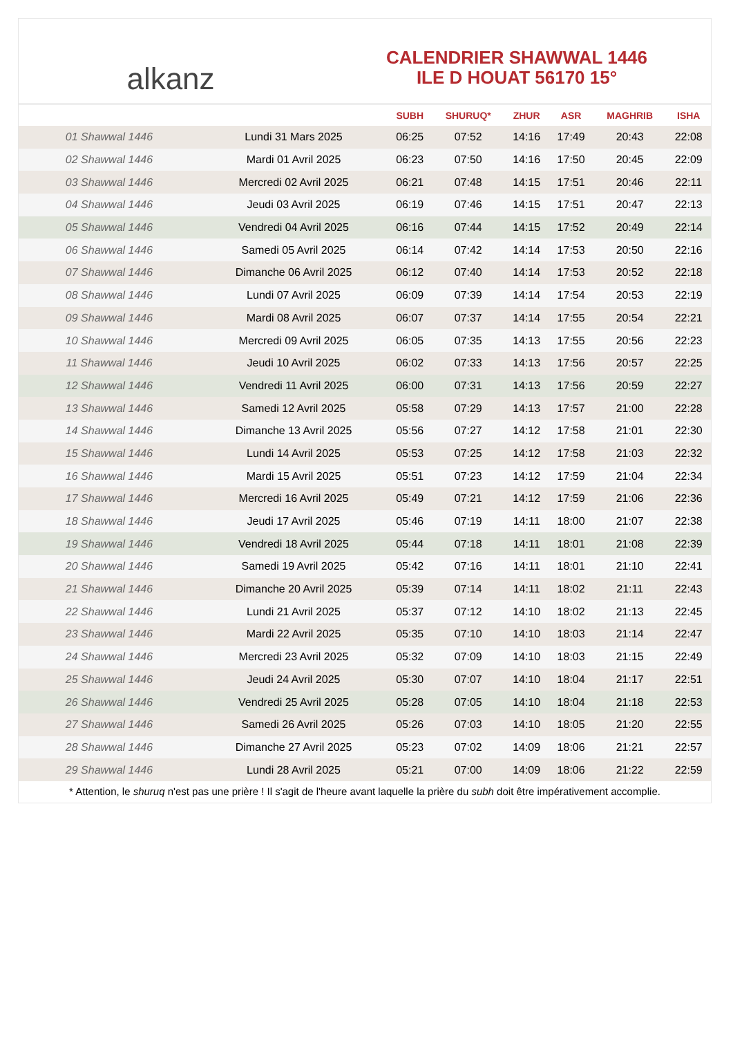alkanz
CALENDRIER SHAWWAL 1446
ILE D HOUAT 56170 15°
| | | SUBH | SHURUQ* | ZHUR | ASR | MAGHRIB | ISHA |
| --- | --- | --- | --- | --- | --- | --- | --- |
| 01 Shawwal 1446 | Lundi 31 Mars 2025 | 06:25 | 07:52 | 14:16 | 17:49 | 20:43 | 22:08 |
| 02 Shawwal 1446 | Mardi 01 Avril 2025 | 06:23 | 07:50 | 14:16 | 17:50 | 20:45 | 22:09 |
| 03 Shawwal 1446 | Mercredi 02 Avril 2025 | 06:21 | 07:48 | 14:15 | 17:51 | 20:46 | 22:11 |
| 04 Shawwal 1446 | Jeudi 03 Avril 2025 | 06:19 | 07:46 | 14:15 | 17:51 | 20:47 | 22:13 |
| 05 Shawwal 1446 | Vendredi 04 Avril 2025 | 06:16 | 07:44 | 14:15 | 17:52 | 20:49 | 22:14 |
| 06 Shawwal 1446 | Samedi 05 Avril 2025 | 06:14 | 07:42 | 14:14 | 17:53 | 20:50 | 22:16 |
| 07 Shawwal 1446 | Dimanche 06 Avril 2025 | 06:12 | 07:40 | 14:14 | 17:53 | 20:52 | 22:18 |
| 08 Shawwal 1446 | Lundi 07 Avril 2025 | 06:09 | 07:39 | 14:14 | 17:54 | 20:53 | 22:19 |
| 09 Shawwal 1446 | Mardi 08 Avril 2025 | 06:07 | 07:37 | 14:14 | 17:55 | 20:54 | 22:21 |
| 10 Shawwal 1446 | Mercredi 09 Avril 2025 | 06:05 | 07:35 | 14:13 | 17:55 | 20:56 | 22:23 |
| 11 Shawwal 1446 | Jeudi 10 Avril 2025 | 06:02 | 07:33 | 14:13 | 17:56 | 20:57 | 22:25 |
| 12 Shawwal 1446 | Vendredi 11 Avril 2025 | 06:00 | 07:31 | 14:13 | 17:56 | 20:59 | 22:27 |
| 13 Shawwal 1446 | Samedi 12 Avril 2025 | 05:58 | 07:29 | 14:13 | 17:57 | 21:00 | 22:28 |
| 14 Shawwal 1446 | Dimanche 13 Avril 2025 | 05:56 | 07:27 | 14:12 | 17:58 | 21:01 | 22:30 |
| 15 Shawwal 1446 | Lundi 14 Avril 2025 | 05:53 | 07:25 | 14:12 | 17:58 | 21:03 | 22:32 |
| 16 Shawwal 1446 | Mardi 15 Avril 2025 | 05:51 | 07:23 | 14:12 | 17:59 | 21:04 | 22:34 |
| 17 Shawwal 1446 | Mercredi 16 Avril 2025 | 05:49 | 07:21 | 14:12 | 17:59 | 21:06 | 22:36 |
| 18 Shawwal 1446 | Jeudi 17 Avril 2025 | 05:46 | 07:19 | 14:11 | 18:00 | 21:07 | 22:38 |
| 19 Shawwal 1446 | Vendredi 18 Avril 2025 | 05:44 | 07:18 | 14:11 | 18:01 | 21:08 | 22:39 |
| 20 Shawwal 1446 | Samedi 19 Avril 2025 | 05:42 | 07:16 | 14:11 | 18:01 | 21:10 | 22:41 |
| 21 Shawwal 1446 | Dimanche 20 Avril 2025 | 05:39 | 07:14 | 14:11 | 18:02 | 21:11 | 22:43 |
| 22 Shawwal 1446 | Lundi 21 Avril 2025 | 05:37 | 07:12 | 14:10 | 18:02 | 21:13 | 22:45 |
| 23 Shawwal 1446 | Mardi 22 Avril 2025 | 05:35 | 07:10 | 14:10 | 18:03 | 21:14 | 22:47 |
| 24 Shawwal 1446 | Mercredi 23 Avril 2025 | 05:32 | 07:09 | 14:10 | 18:03 | 21:15 | 22:49 |
| 25 Shawwal 1446 | Jeudi 24 Avril 2025 | 05:30 | 07:07 | 14:10 | 18:04 | 21:17 | 22:51 |
| 26 Shawwal 1446 | Vendredi 25 Avril 2025 | 05:28 | 07:05 | 14:10 | 18:04 | 21:18 | 22:53 |
| 27 Shawwal 1446 | Samedi 26 Avril 2025 | 05:26 | 07:03 | 14:10 | 18:05 | 21:20 | 22:55 |
| 28 Shawwal 1446 | Dimanche 27 Avril 2025 | 05:23 | 07:02 | 14:09 | 18:06 | 21:21 | 22:57 |
| 29 Shawwal 1446 | Lundi 28 Avril 2025 | 05:21 | 07:00 | 14:09 | 18:06 | 21:22 | 22:59 |
* Attention, le shuruq n'est pas une prière ! Il s'agit de l'heure avant laquelle la prière du subh doit être impérativement accomplie.